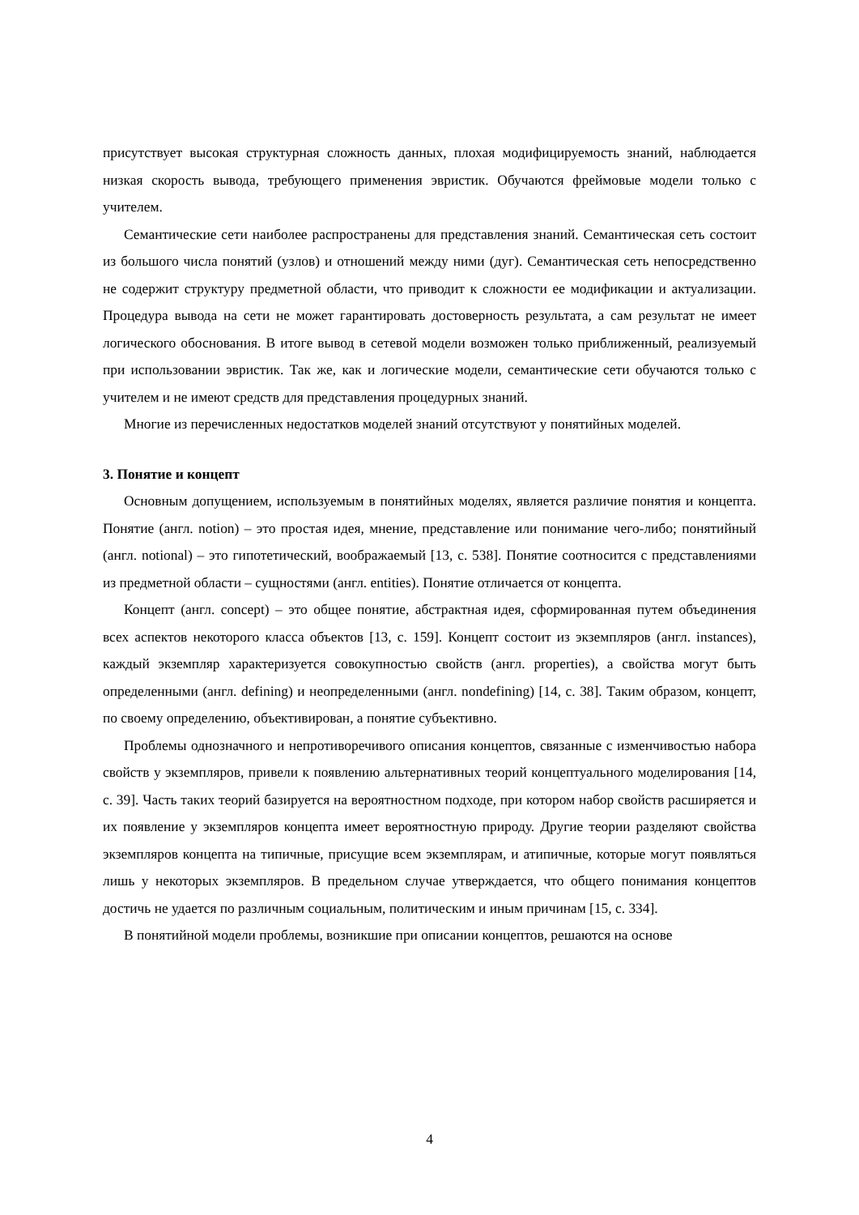присутствует высокая структурная сложность данных, плохая модифицируемость знаний, наблюдается низкая скорость вывода, требующего применения эвристик. Обучаются фреймовые модели только с учителем.
Семантические сети наиболее распространены для представления знаний. Семантическая сеть состоит из большого числа понятий (узлов) и отношений между ними (дуг). Семантическая сеть непосредственно не содержит структуру предметной области, что приводит к сложности ее модификации и актуализации. Процедура вывода на сети не может гарантировать достоверность результата, а сам результат не имеет логического обоснования. В итоге вывод в сетевой модели возможен только приближенный, реализуемый при использовании эвристик. Так же, как и логические модели, семантические сети обучаются только с учителем и не имеют средств для представления процедурных знаний.
Многие из перечисленных недостатков моделей знаний отсутствуют у понятийных моделей.
3. Понятие и концепт
Основным допущением, используемым в понятийных моделях, является различие понятия и концепта. Понятие (англ. notion) – это простая идея, мнение, представление или понимание чего-либо; понятийный (англ. notional) – это гипотетический, воображаемый [13, с. 538]. Понятие соотносится с представлениями из предметной области – сущностями (англ. entities). Понятие отличается от концепта.
Концепт (англ. concept) – это общее понятие, абстрактная идея, сформированная путем объединения всех аспектов некоторого класса объектов [13, с. 159]. Концепт состоит из экземпляров (англ. instances), каждый экземпляр характеризуется совокупностью свойств (англ. properties), а свойства могут быть определенными (англ. defining) и неопределенными (англ. nondefining) [14, с. 38]. Таким образом, концепт, по своему определению, объективирован, а понятие субъективно.
Проблемы однозначного и непротиворечивого описания концептов, связанные с изменчивостью набора свойств у экземпляров, привели к появлению альтернативных теорий концептуального моделирования [14, с. 39]. Часть таких теорий базируется на вероятностном подходе, при котором набор свойств расширяется и их появление у экземпляров концепта имеет вероятностную природу. Другие теории разделяют свойства экземпляров концепта на типичные, присущие всем экземплярам, и атипичные, которые могут появляться лишь у некоторых экземпляров. В предельном случае утверждается, что общего понимания концептов достичь не удается по различным социальным, политическим и иным причинам [15, с. 334].
В понятийной модели проблемы, возникшие при описании концептов, решаются на основе
4